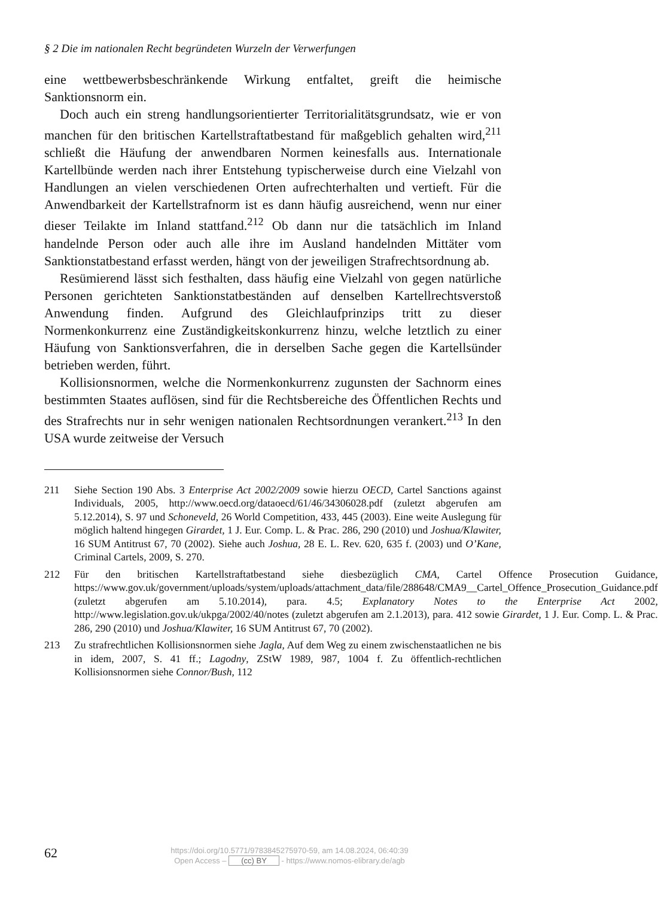§ 2 Die im nationalen Recht begründeten Wurzeln der Verwerfungen
eine wettbewerbsbeschränkende Wirkung entfaltet, greift die heimische Sanktionsnorm ein.
Doch auch ein streng handlungsorientierter Territorialitätsgrundsatz, wie er von manchen für den britischen Kartellstraftatbestand für maßgeblich gehalten wird,<sup>211</sup> schließt die Häufung der anwendbaren Normen keinesfalls aus. Internationale Kartellbünde werden nach ihrer Entstehung typischerweise durch eine Vielzahl von Handlungen an vielen verschiedenen Orten aufrechterhalten und vertieft. Für die Anwendbarkeit der Kartellstrafnorm ist es dann häufig ausreichend, wenn nur einer dieser Teilakte im Inland stattfand.<sup>212</sup> Ob dann nur die tatsächlich im Inland handelnde Person oder auch alle ihre im Ausland handelnden Mittäter vom Sanktionstatbestand erfasst werden, hängt von der jeweiligen Strafrechtsordnung ab.
Resümierend lässt sich festhalten, dass häufig eine Vielzahl von gegen natürliche Personen gerichteten Sanktionstatbeständen auf denselben Kartellrechtsverstoß Anwendung finden. Aufgrund des Gleichlaufprinzips tritt zu dieser Normenkonkurrenz eine Zuständigkeitskonkurrenz hinzu, welche letztlich zu einer Häufung von Sanktionsverfahren, die in derselben Sache gegen die Kartellsünder betrieben werden, führt.
Kollisionsnormen, welche die Normenkonkurrenz zugunsten der Sachnorm eines bestimmten Staates auflösen, sind für die Rechtsbereiche des Öffentlichen Rechts und des Strafrechts nur in sehr wenigen nationalen Rechtsordnungen verankert.<sup>213</sup> In den USA wurde zeitweise der Versuch
211 Siehe Section 190 Abs. 3 Enterprise Act 2002/2009 sowie hierzu OECD, Cartel Sanctions against Individuals, 2005, http://www.oecd.org/dataoecd/61/46/34306028.pdf (zuletzt abgerufen am 5.12.2014), S. 97 und Schoneveld, 26 World Competition, 433, 445 (2003). Eine weite Auslegung für möglich haltend hingegen Girardet, 1 J. Eur. Comp. L. & Prac. 286, 290 (2010) und Joshua/Klawiter, 16 SUM Antitrust 67, 70 (2002). Siehe auch Joshua, 28 E. L. Rev. 620, 635 f. (2003) und O’Kane, Criminal Cartels, 2009, S. 270.
212 Für den britischen Kartellstraftatbestand siehe diesbezüglich CMA, Cartel Offence Prosecution Guidance, https://www.gov.uk/government/uploads/system/uploads/attachment_data/file/288648/CMA9__Cartel_Offence_Prosecution_Guidance.pdf (zuletzt abgerufen am 5.10.2014), para. 4.5; Explanatory Notes to the Enterprise Act 2002, http://www.legislation.gov.uk/ukpga/2002/40/notes (zuletzt abgerufen am 2.1.2013), para. 412 sowie Girardet, 1 J. Eur. Comp. L. & Prac. 286, 290 (2010) und Joshua/Klawiter, 16 SUM Antitrust 67, 70 (2002).
213 Zu strafrechtlichen Kollisionsnormen siehe Jagla, Auf dem Weg zu einem zwischenstaatlichen ne bis in idem, 2007, S. 41 ff.; Lagodny, ZStW 1989, 987, 1004 f. Zu öffentlich-rechtlichen Kollisionsnormen siehe Connor/Bush, 112
62
https://doi.org/10.5771/9783845275970-59, am 14.08.2024, 06:40:39
Open Access – (cc) BY - https://www.nomos-elibrary.de/agb